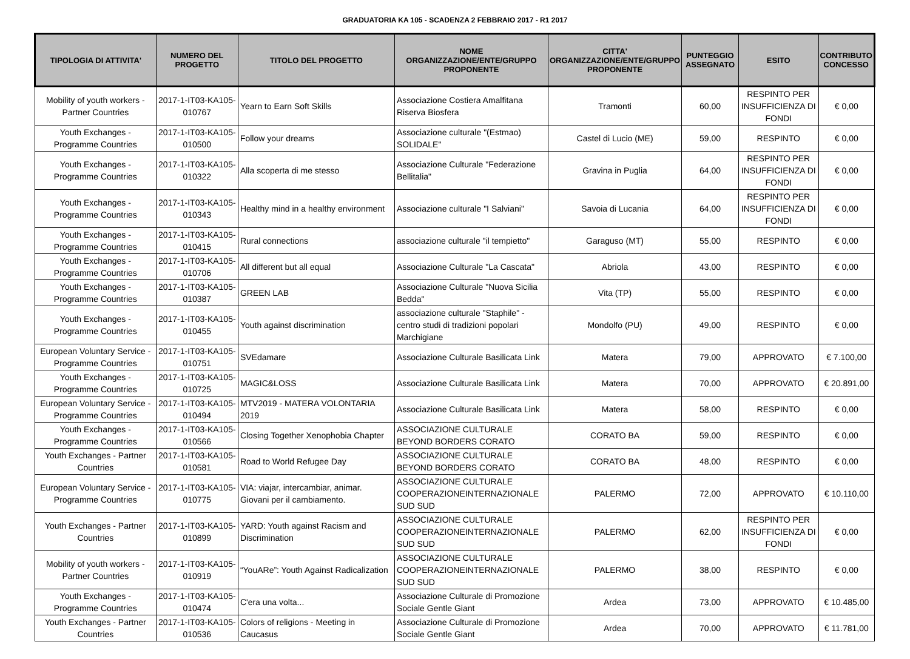GRADUATORIA KA 105 - SCADENZA 2 FEBBRAIO 2017 - R1 2017
| TIPOLOGIA DI ATTIVITA' | NUMERO DEL PROGETTO | TITOLO DEL PROGETTO | NOME ORGANIZZAZIONE/ENTE/GRUPPO PROPONENTE | CITTA' ORGANIZZAZIONE/ENTE/GRUPPO PROPONENTE | PUNTEGGIO ASSEGNATO | ESITO | CONTRIBUTO CONCESSO |
| --- | --- | --- | --- | --- | --- | --- | --- |
| Mobility of youth workers - Partner Countries | 2017-1-IT03-KA105-010767 | Yearn to Earn Soft Skills | Associazione Costiera Amalfitana Riserva Biosfera | Tramonti | 60,00 | RESPINTO PER INSUFFICIENZA DI FONDI | € 0,00 |
| Youth Exchanges - Programme Countries | 2017-1-IT03-KA105-010500 | Follow your dreams | Associazione culturale "(Estmao) SOLIDALE" | Castel di Lucio (ME) | 59,00 | RESPINTO | € 0,00 |
| Youth Exchanges - Programme Countries | 2017-1-IT03-KA105-010322 | Alla scoperta di me stesso | Associazione Culturale "Federazione Bellitalia" | Gravina in Puglia | 64,00 | RESPINTO PER INSUFFICIENZA DI FONDI | € 0,00 |
| Youth Exchanges - Programme Countries | 2017-1-IT03-KA105-010343 | Healthy mind in a healthy environment | Associazione culturale "I Salviani" | Savoia di Lucania | 64,00 | RESPINTO PER INSUFFICIENZA DI FONDI | € 0,00 |
| Youth Exchanges - Programme Countries | 2017-1-IT03-KA105-010415 | Rural connections | associazione culturale "il tempietto" | Garaguso (MT) | 55,00 | RESPINTO | € 0,00 |
| Youth Exchanges - Programme Countries | 2017-1-IT03-KA105-010706 | All different but all equal | Associazione Culturale "La Cascata" | Abriola | 43,00 | RESPINTO | € 0,00 |
| Youth Exchanges - Programme Countries | 2017-1-IT03-KA105-010387 | GREEN LAB | Associazione Culturale "Nuova Sicilia Bedda" | Vita (TP) | 55,00 | RESPINTO | € 0,00 |
| Youth Exchanges - Programme Countries | 2017-1-IT03-KA105-010455 | Youth against discrimination | associazione culturale "Staphile" - centro studi di tradizioni popolari Marchigiane | Mondolfo (PU) | 49,00 | RESPINTO | € 0,00 |
| European Voluntary Service - Programme Countries | 2017-1-IT03-KA105-010751 | SVEdamare | Associazione Culturale Basilicata Link | Matera | 79,00 | APPROVATO | € 7.100,00 |
| Youth Exchanges - Programme Countries | 2017-1-IT03-KA105-010725 | MAGIC&LOSS | Associazione Culturale Basilicata Link | Matera | 70,00 | APPROVATO | € 20.891,00 |
| European Voluntary Service - Programme Countries | 2017-1-IT03-KA105-010494 | MTV2019 - MATERA VOLONTARIA 2019 | Associazione Culturale Basilicata Link | Matera | 58,00 | RESPINTO | € 0,00 |
| Youth Exchanges - Programme Countries | 2017-1-IT03-KA105-010566 | Closing Together Xenophobia Chapter | ASSOCIAZIONE CULTURALE BEYOND BORDERS CORATO | CORATO BA | 59,00 | RESPINTO | € 0,00 |
| Youth Exchanges - Partner Countries | 2017-1-IT03-KA105-010581 | Road to World Refugee Day | ASSOCIAZIONE CULTURALE BEYOND BORDERS CORATO | CORATO BA | 48,00 | RESPINTO | € 0,00 |
| European Voluntary Service - Programme Countries | 2017-1-IT03-KA105-010775 | VIA: viajar, intercambiar, animar. Giovani per il cambiamento. | ASSOCIAZIONE CULTURALE COOPERAZIONEINTERNAZIONALE SUD SUD | PALERMO | 72,00 | APPROVATO | € 10.110,00 |
| Youth Exchanges - Partner Countries | 2017-1-IT03-KA105-010899 | YARD: Youth against Racism and Discrimination | ASSOCIAZIONE CULTURALE COOPERAZIONEINTERNAZIONALE SUD SUD | PALERMO | 62,00 | RESPINTO PER INSUFFICIENZA DI FONDI | € 0,00 |
| Mobility of youth workers - Partner Countries | 2017-1-IT03-KA105-010919 | “YouARe”: Youth Against Radicalization | ASSOCIAZIONE CULTURALE COOPERAZIONEINTERNAZIONALE SUD SUD | PALERMO | 38,00 | RESPINTO | € 0,00 |
| Youth Exchanges - Programme Countries | 2017-1-IT03-KA105-010474 | C'era una volta... | Associazione Culturale di Promozione Sociale Gentle Giant | Ardea | 73,00 | APPROVATO | € 10.485,00 |
| Youth Exchanges - Partner Countries | 2017-1-IT03-KA105-010536 | Colors of religions - Meeting in Caucasus | Associazione Culturale di Promozione Sociale Gentle Giant | Ardea | 70,00 | APPROVATO | € 11.781,00 |